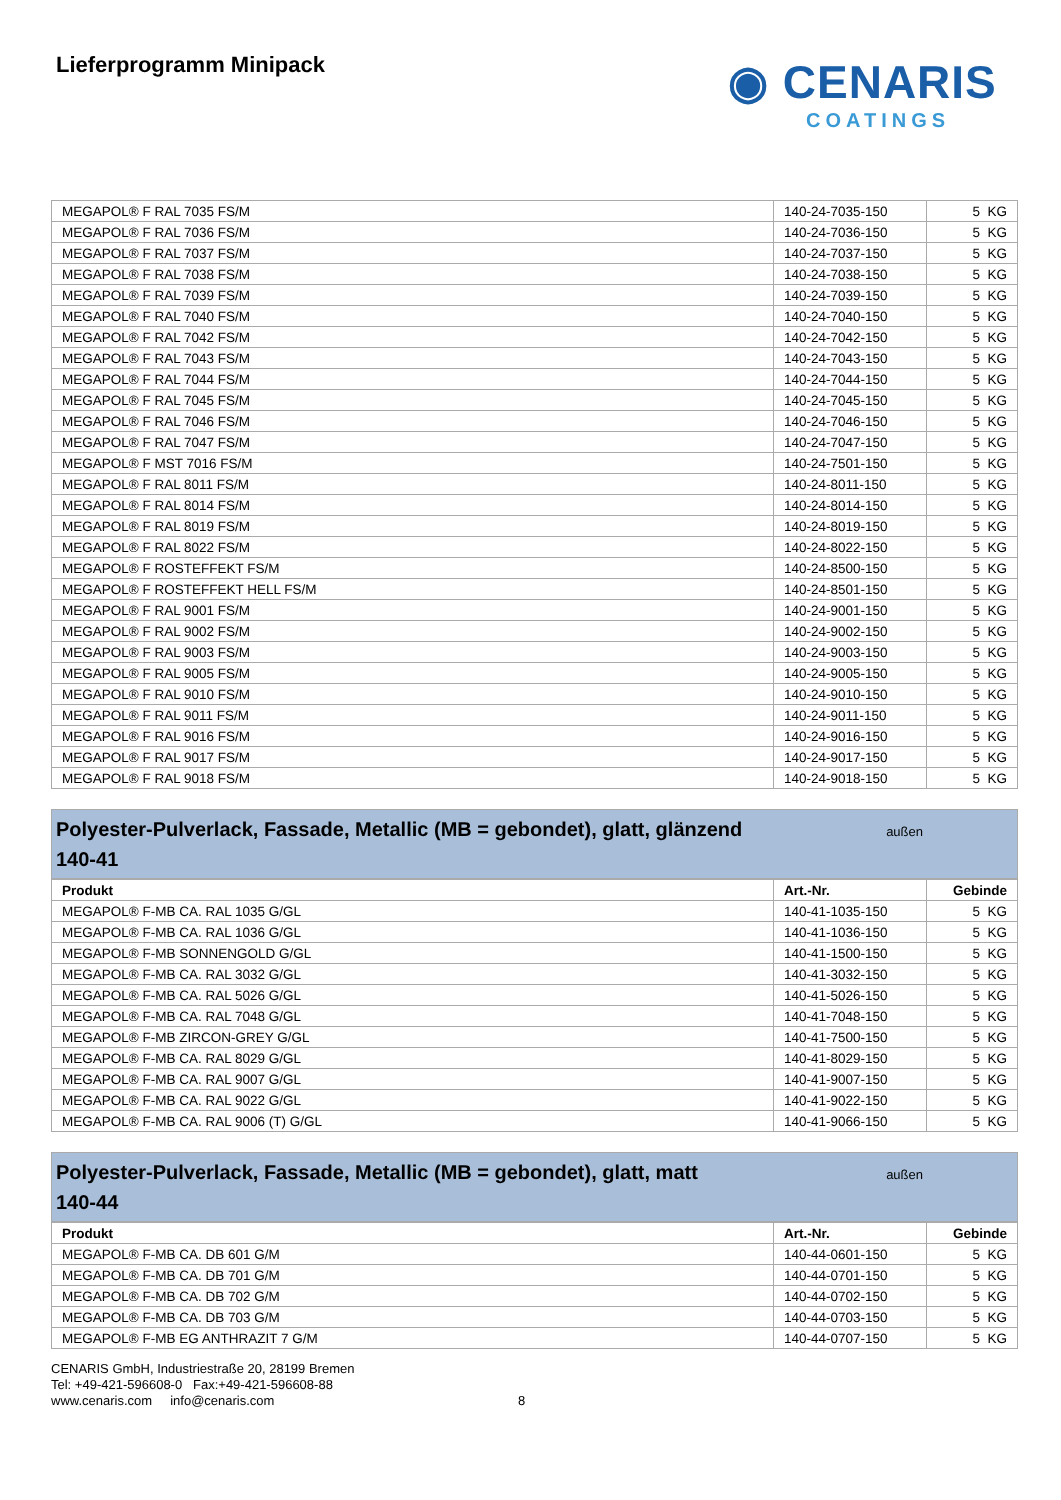Lieferprogramm Minipack
◉ CENARIS
COATINGS
| MEGAPOL® F RAL 7035 FS/M | 140-24-7035-150 | 5 KG |
| MEGAPOL® F RAL 7036 FS/M | 140-24-7036-150 | 5 KG |
| MEGAPOL® F RAL 7037 FS/M | 140-24-7037-150 | 5 KG |
| MEGAPOL® F RAL 7038 FS/M | 140-24-7038-150 | 5 KG |
| MEGAPOL® F RAL 7039 FS/M | 140-24-7039-150 | 5 KG |
| MEGAPOL® F RAL 7040 FS/M | 140-24-7040-150 | 5 KG |
| MEGAPOL® F RAL 7042 FS/M | 140-24-7042-150 | 5 KG |
| MEGAPOL® F RAL 7043 FS/M | 140-24-7043-150 | 5 KG |
| MEGAPOL® F RAL 7044 FS/M | 140-24-7044-150 | 5 KG |
| MEGAPOL® F RAL 7045 FS/M | 140-24-7045-150 | 5 KG |
| MEGAPOL® F RAL 7046 FS/M | 140-24-7046-150 | 5 KG |
| MEGAPOL® F RAL 7047 FS/M | 140-24-7047-150 | 5 KG |
| MEGAPOL® F MST 7016 FS/M | 140-24-7501-150 | 5 KG |
| MEGAPOL® F RAL 8011 FS/M | 140-24-8011-150 | 5 KG |
| MEGAPOL® F RAL 8014 FS/M | 140-24-8014-150 | 5 KG |
| MEGAPOL® F RAL 8019 FS/M | 140-24-8019-150 | 5 KG |
| MEGAPOL® F RAL 8022 FS/M | 140-24-8022-150 | 5 KG |
| MEGAPOL® F ROSTEFFEKT FS/M | 140-24-8500-150 | 5 KG |
| MEGAPOL® F ROSTEFFEKT HELL FS/M | 140-24-8501-150 | 5 KG |
| MEGAPOL® F RAL 9001 FS/M | 140-24-9001-150 | 5 KG |
| MEGAPOL® F RAL 9002 FS/M | 140-24-9002-150 | 5 KG |
| MEGAPOL® F RAL 9003 FS/M | 140-24-9003-150 | 5 KG |
| MEGAPOL® F RAL 9005 FS/M | 140-24-9005-150 | 5 KG |
| MEGAPOL® F RAL 9010 FS/M | 140-24-9010-150 | 5 KG |
| MEGAPOL® F RAL 9011 FS/M | 140-24-9011-150 | 5 KG |
| MEGAPOL® F RAL 9016 FS/M | 140-24-9016-150 | 5 KG |
| MEGAPOL® F RAL 9017 FS/M | 140-24-9017-150 | 5 KG |
| MEGAPOL® F RAL 9018 FS/M | 140-24-9018-150 | 5 KG |
Polyester-Pulverlack, Fassade, Metallic (MB = gebondet), glatt, glänzend
140-41 außen
| Produkt | Art.-Nr. | Gebinde |
| --- | --- | --- |
| MEGAPOL® F-MB CA. RAL 1035 G/GL | 140-41-1035-150 | 5 KG |
| MEGAPOL® F-MB CA. RAL 1036 G/GL | 140-41-1036-150 | 5 KG |
| MEGAPOL® F-MB SONNENGOLD G/GL | 140-41-1500-150 | 5 KG |
| MEGAPOL® F-MB CA. RAL 3032 G/GL | 140-41-3032-150 | 5 KG |
| MEGAPOL® F-MB CA. RAL 5026 G/GL | 140-41-5026-150 | 5 KG |
| MEGAPOL® F-MB CA. RAL 7048 G/GL | 140-41-7048-150 | 5 KG |
| MEGAPOL® F-MB ZIRCON-GREY G/GL | 140-41-7500-150 | 5 KG |
| MEGAPOL® F-MB CA. RAL 8029 G/GL | 140-41-8029-150 | 5 KG |
| MEGAPOL® F-MB CA. RAL 9007 G/GL | 140-41-9007-150 | 5 KG |
| MEGAPOL® F-MB CA. RAL 9022 G/GL | 140-41-9022-150 | 5 KG |
| MEGAPOL® F-MB CA. RAL 9006 (T) G/GL | 140-41-9066-150 | 5 KG |
Polyester-Pulverlack, Fassade, Metallic (MB = gebondet), glatt, matt
140-44 außen
| Produkt | Art.-Nr. | Gebinde |
| --- | --- | --- |
| MEGAPOL® F-MB CA. DB 601 G/M | 140-44-0601-150 | 5 KG |
| MEGAPOL® F-MB CA. DB 701 G/M | 140-44-0701-150 | 5 KG |
| MEGAPOL® F-MB CA. DB 702 G/M | 140-44-0702-150 | 5 KG |
| MEGAPOL® F-MB CA. DB 703 G/M | 140-44-0703-150 | 5 KG |
| MEGAPOL® F-MB EG ANTHRAZIT 7 G/M | 140-44-0707-150 | 5 KG |
CENARIS GmbH, Industriestraße 20, 28199 Bremen
Tel: +49-421-596608-0 Fax:+49-421-596608-88
www.cenaris.com info@cenaris.com 8